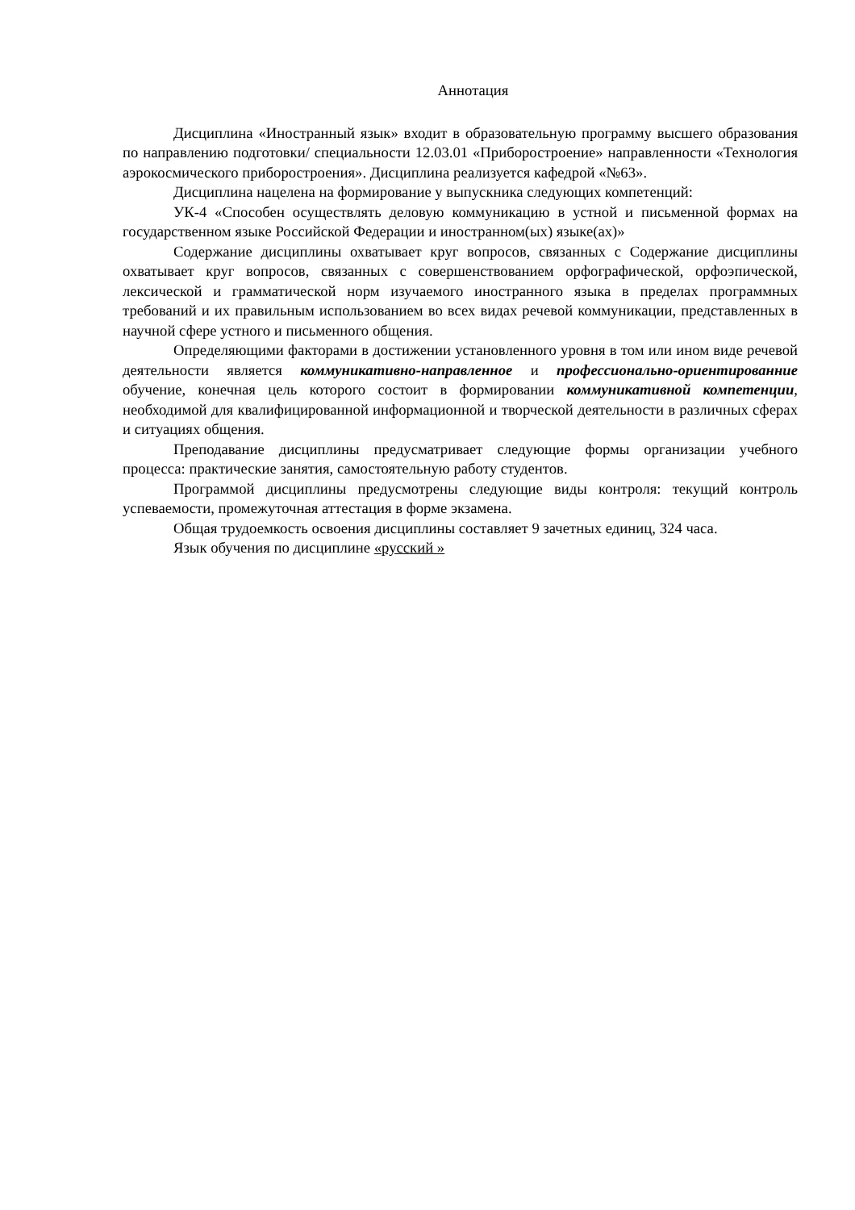Аннотация
Дисциплина «Иностранный язык» входит в образовательную программу высшего образования по направлению подготовки/ специальности 12.03.01 «Приборостроение» направленности «Технология аэрокосмического приборостроения». Дисциплина реализуется кафедрой «№63».
Дисциплина нацелена на формирование у выпускника следующих компетенций:
УК-4 «Способен осуществлять деловую коммуникацию в устной и письменной формах на государственном языке Российской Федерации и иностранном(ых) языке(ах)»
Содержание дисциплины охватывает круг вопросов, связанных с Содержание дисциплины охватывает круг вопросов, связанных с совершенствованием орфографической, орфоэпической, лексической и грамматической норм изучаемого иностранного языка в пределах программных требований и их правильным использованием во всех видах речевой коммуникации, представленных в научной сфере устного и письменного общения.
Определяющими факторами в достижении установленного уровня в том или ином виде речевой деятельности является коммуникативно-направленное и профессионально-ориентированние обучение, конечная цель которого состоит в формировании коммуникативной компетенции, необходимой для квалифицированной информационной и творческой деятельности в различных сферах и ситуациях общения.
Преподавание дисциплины предусматривает следующие формы организации учебного процесса: практические занятия, самостоятельную работу студентов.
Программой дисциплины предусмотрены следующие виды контроля: текущий контроль успеваемости, промежуточная аттестация в форме экзамена.
Общая трудоемкость освоения дисциплины составляет 9 зачетных единиц, 324 часа.
Язык обучения по дисциплине «русский »